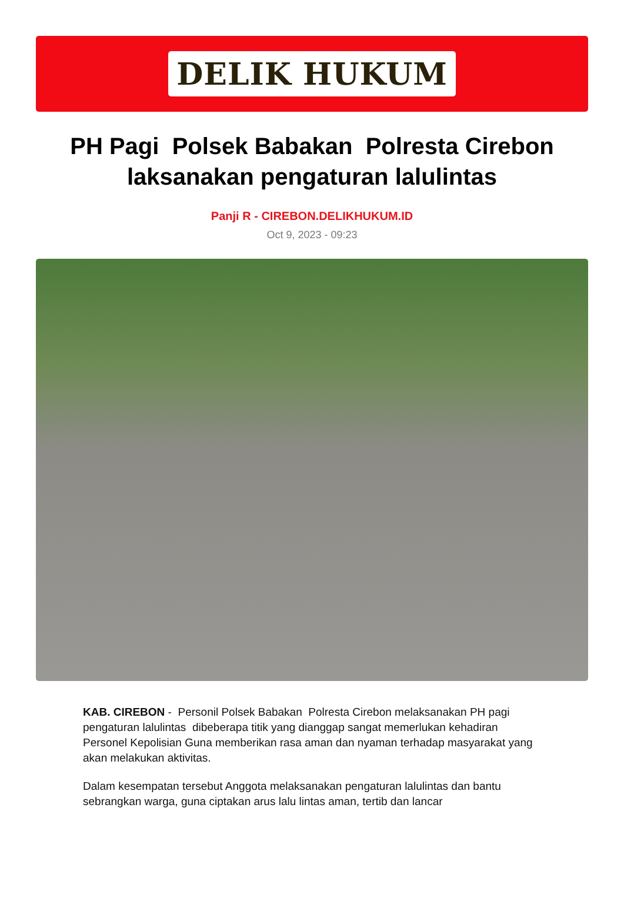DELIK HUKUM
PH Pagi Polsek Babakan Polresta Cirebon laksanakan pengaturan lalulintas
Panji R - CIREBON.DELIKHUKUM.ID
Oct 9, 2023 - 09:23
KAB. CIREBON - Personil Polsek Babakan Polresta Cirebon melaksanakan PH pagi pengaturan lalulintas dibeberapa titik yang dianggap sangat memerlukan kehadiran Personel Kepolisian Guna memberikan rasa aman dan nyaman terhadap masyarakat yang akan melakukan aktivitas.
Dalam kesempatan tersebut Anggota melaksanakan pengaturan lalulintas dan bantu sebrangkan warga, guna ciptakan arus lalu lintas aman, tertib dan lancar